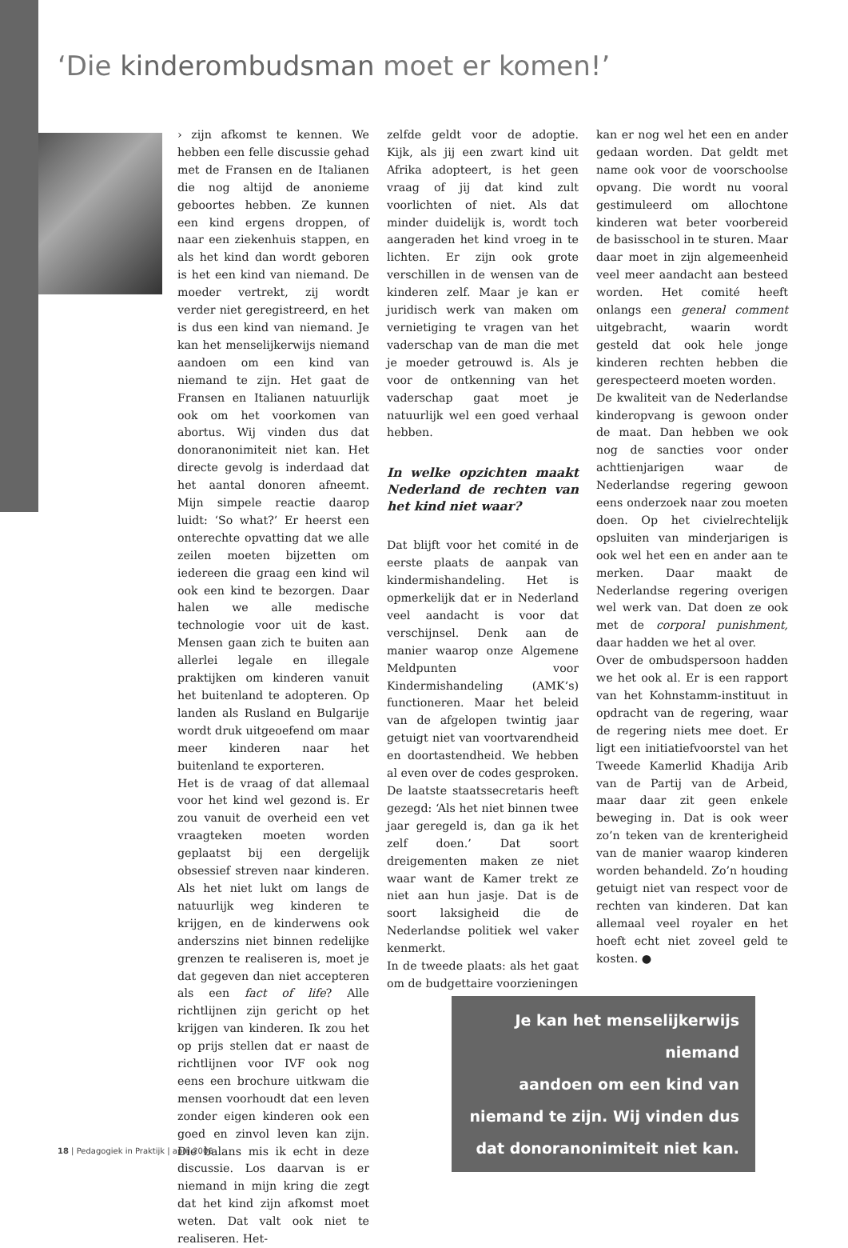‘Die kinderombudsman moet er komen!’
› zijn afkomst te kennen. We hebben een felle discussie gehad met de Fransen en de Italianen die nog altijd de anonieme geboortes hebben. Ze kunnen een kind ergens droppen, of naar een ziekenhuis stappen, en als het kind dan wordt geboren is het een kind van niemand. De moeder vertrekt, zij wordt verder niet geregistreerd, en het is dus een kind van niemand. Je kan het menselijkerwijs niemand aandoen om een kind van niemand te zijn. Het gaat de Fransen en Italianen natuurlijk ook om het voorkomen van abortus. Wij vinden dus dat donoranonimiteit niet kan. Het directe gevolg is inderdaad dat het aantal donoren afneemt. Mijn simpele reactie daarop luidt: ‘So what?’ Er heerst een onterechte opvatting dat we alle zeilen moeten bijzetten om iedereen die graag een kind wil ook een kind te bezorgen. Daar halen we alle medische technologie voor uit de kast. Mensen gaan zich te buiten aan allerlei legale en illegale praktijken om kinderen vanuit het buitenland te adopteren. Op landen als Rusland en Bulgarije wordt druk uitgeoefend om maar meer kinderen naar het buitenland te exporteren.
Het is de vraag of dat allemaal voor het kind wel gezond is. Er zou vanuit de overheid een vet vraagteken moeten worden geplaatst bij een dergelijk obsessief streven naar kinderen. Als het niet lukt om langs de natuurlijk weg kinderen te krijgen, en de kinderwens ook anderszins niet binnen redelijke grenzen te realiseren is, moet je dat gegeven dan niet accepteren als een fact of life? Alle richtlijnen zijn gericht op het krijgen van kinderen. Ik zou het op prijs stellen dat er naast de richtlijnen voor IVF ook nog eens een brochure uitkwam die mensen voorhoudt dat een leven zonder eigen kinderen ook een goed en zinvol leven kan zijn. Die balans mis ik echt in deze discussie. Los daarvan is er niemand in mijn kring die zegt dat het kind zijn afkomst moet weten. Dat valt ook niet te realiseren. Het-
zelfde geldt voor de adoptie. Kijk, als jij een zwart kind uit Afrika adopteert, is het geen vraag of jij dat kind zult voorlichten of niet. Als dat minder duidelijk is, wordt toch aangeraden het kind vroeg in te lichten. Er zijn ook grote verschillen in de wensen van de kinderen zelf. Maar je kan er juridisch werk van maken om vernietiging te vragen van het vaderschap van de man die met je moeder getrouwd is. Als je voor de ontkenning van het vaderschap gaat moet je natuurlijk wel een goed verhaal hebben.
In welke opzichten maakt Nederland de rechten van het kind niet waar?
Dat blijft voor het comité in de eerste plaats de aanpak van kindermishandeling. Het is opmerkelijk dat er in Nederland veel aandacht is voor dat verschijnsel. Denk aan de manier waarop onze Algemene Meldpunten voor Kindermishandeling (AMK’s) functioneren. Maar het beleid van de afgelopen twintig jaar getuigt niet van voortvarendheid en doortastendheid. We hebben al even over de codes gesproken. De laatste staatssecretaris heeft gezegd: ‘Als het niet binnen twee jaar geregeld is, dan ga ik het zelf doen.’ Dat soort dreigementen maken ze niet waar want de Kamer trekt ze niet aan hun jasje. Dat is de soort laksigheid die de Nederlandse politiek wel vaker kenmerkt.
In de tweede plaats: als het gaat om de budgettaire voorzieningen
kan er nog wel het een en ander gedaan worden. Dat geldt met name ook voor de voorschoolse opvang. Die wordt nu vooral gestimuleerd om allochtone kinderen wat beter voorbereid de basisschool in te sturen. Maar daar moet in zijn algemeenheid veel meer aandacht aan besteed worden. Het comité heeft onlangs een general comment uitgebracht, waarin wordt gesteld dat ook hele jonge kinderen rechten hebben die gerespecteerd moeten worden.
De kwaliteit van de Nederlandse kinderopvang is gewoon onder de maat. Dan hebben we ook nog de sancties voor onder achttienjarigen waar de Nederlandse regering gewoon eens onderzoek naar zou moeten doen. Op het civielrechtelijk opsluiten van minderjarigen is ook wel het een en ander aan te merken. Daar maakt de Nederlandse regering overigen wel werk van. Dat doen ze ook met de corporal punishment, daar hadden we het al over.
Over de ombudspersoon hadden we het ook al. Er is een rapport van het Kohnstamm-instituut in opdracht van de regering, waar de regering niets mee doet. Er ligt een initiatiefvoorstel van het Tweede Kamerlid Khadija Arib van de Partij van de Arbeid, maar daar zit geen enkele beweging in. Dat is ook weer zo’n teken van de krenterigheid van de manier waarop kinderen worden behandeld. Zo’n houding getuigt niet van respect voor de rechten van kinderen. Dat kan allemaal veel royaler en het hoeft echt niet zoveel geld te kosten. ●
Je kan het menselijkerwijs niemand
aandoen om een kind van
niemand te zijn. Wij vinden dus
dat donoranonimiteit niet kan.
18 | Pedagogiek in Praktijk | april 2006